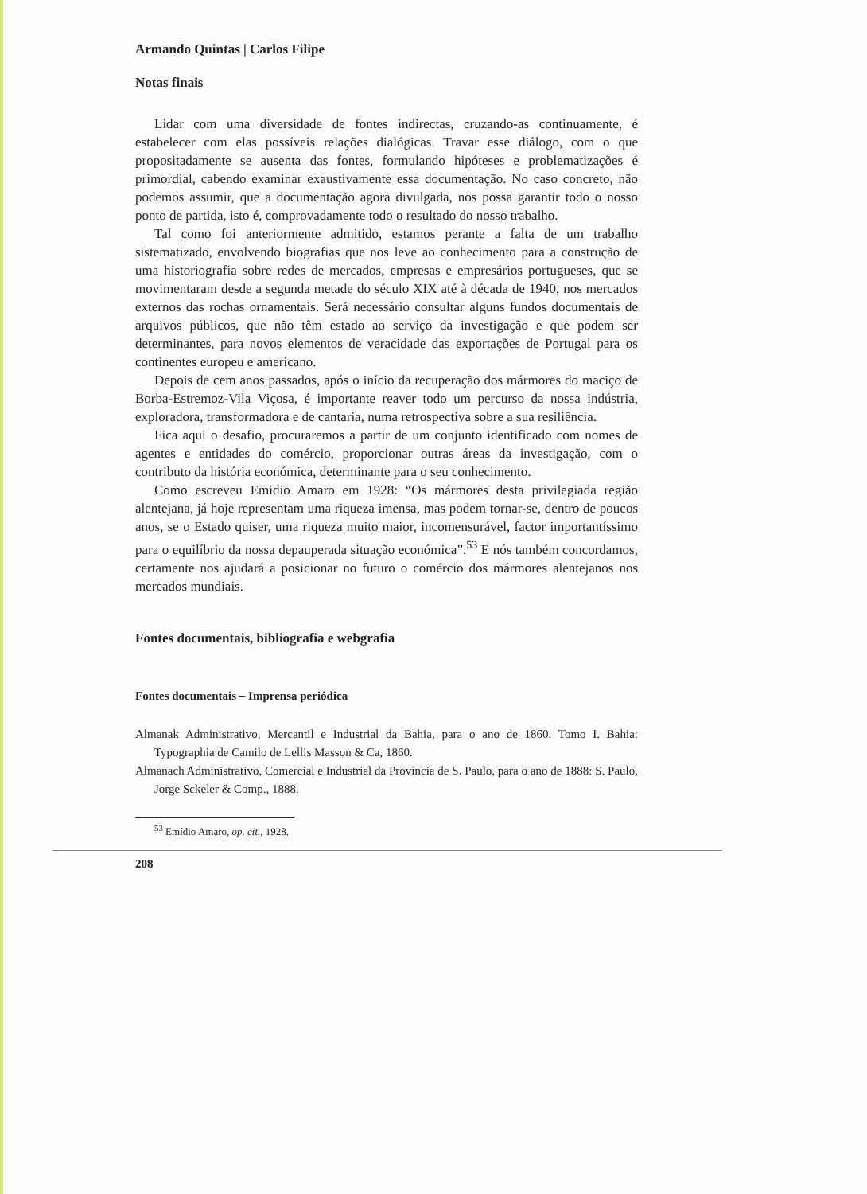Armando Quintas | Carlos Filipe
Notas finais
Lidar com uma diversidade de fontes indirectas, cruzando-as continuamente, é estabelecer com elas possíveis relações dialógicas. Travar esse diálogo, com o que propositadamente se ausenta das fontes, formulando hipóteses e problematizações é primordial, cabendo examinar exaustivamente essa documentação. No caso concreto, não podemos assumir, que a documentação agora divulgada, nos possa garantir todo o nosso ponto de partida, isto é, comprovadamente todo o resultado do nosso trabalho.
Tal como foi anteriormente admitido, estamos perante a falta de um trabalho sistematizado, envolvendo biografias que nos leve ao conhecimento para a construção de uma historiografia sobre redes de mercados, empresas e empresários portugueses, que se movimentaram desde a segunda metade do século XIX até à década de 1940, nos mercados externos das rochas ornamentais. Será necessário consultar alguns fundos documentais de arquivos públicos, que não têm estado ao serviço da investigação e que podem ser determinantes, para novos elementos de veracidade das exportações de Portugal para os continentes europeu e americano.
Depois de cem anos passados, após o início da recuperação dos mármores do maciço de Borba-Estremoz-Vila Viçosa, é importante reaver todo um percurso da nossa indústria, exploradora, transformadora e de cantaria, numa retrospectiva sobre a sua resiliência.
Fica aqui o desafio, procuraremos a partir de um conjunto identificado com nomes de agentes e entidades do comércio, proporcionar outras áreas da investigação, com o contributo da história económica, determinante para o seu conhecimento.
Como escreveu Emidio Amaro em 1928: “Os mármores desta privilegiada região alentejana, já hoje representam uma riqueza imensa, mas podem tornar-se, dentro de poucos anos, se o Estado quiser, uma riqueza muito maior, incomensurável, factor importantíssimo para o equilíbrio da nossa depauperada situação económica”.<sup>53</sup> E nós também concordamos, certamente nos ajudará a posicionar no futuro o comércio dos mármores alentejanos nos mercados mundiais.
Fontes documentais, bibliografia e webgrafia
Fontes documentais – Imprensa periódica
Almanak Administrativo, Mercantil e Industrial da Bahia, para o ano de 1860. Tomo I. Bahia: Typographia de Camilo de Lellis Masson & Ca, 1860.
Almanach Administrativo, Comercial e Industrial da Província de S. Paulo, para o ano de 1888: S. Paulo, Jorge Sckeler & Comp., 1888.
<sup>53</sup> Emídio Amaro, op. cit., 1928.
208